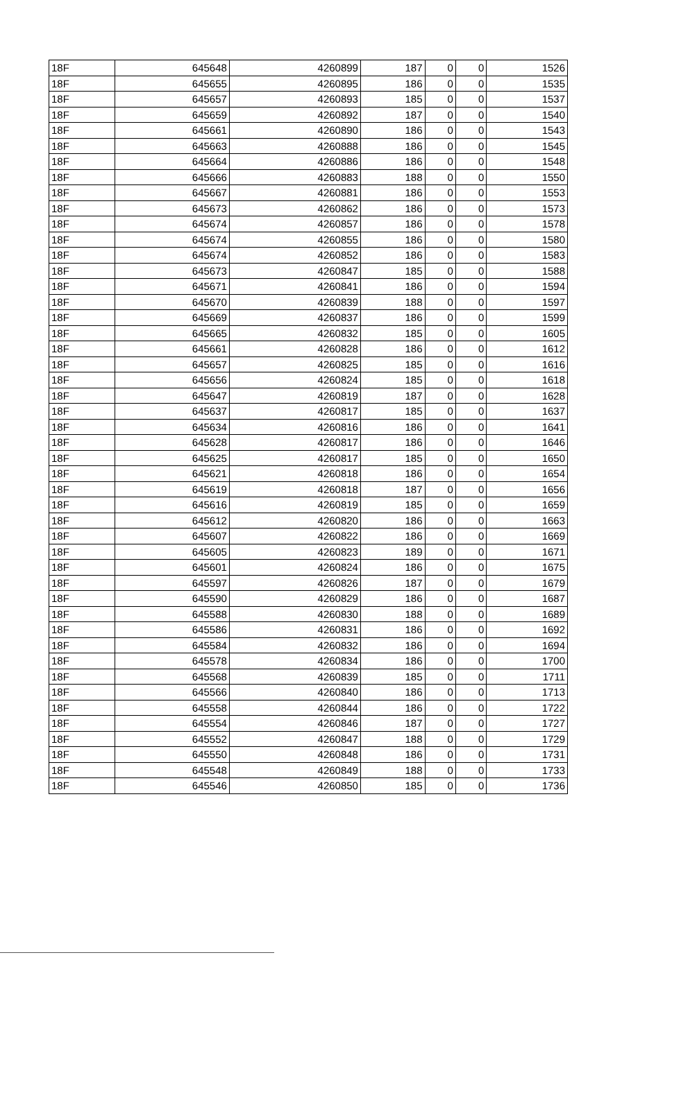| 18F | 645648 | 4260899 | 187 | 0 | 0 | 1526 |
| 18F | 645655 | 4260895 | 186 | 0 | 0 | 1535 |
| 18F | 645657 | 4260893 | 185 | 0 | 0 | 1537 |
| 18F | 645659 | 4260892 | 187 | 0 | 0 | 1540 |
| 18F | 645661 | 4260890 | 186 | 0 | 0 | 1543 |
| 18F | 645663 | 4260888 | 186 | 0 | 0 | 1545 |
| 18F | 645664 | 4260886 | 186 | 0 | 0 | 1548 |
| 18F | 645666 | 4260883 | 188 | 0 | 0 | 1550 |
| 18F | 645667 | 4260881 | 186 | 0 | 0 | 1553 |
| 18F | 645673 | 4260862 | 186 | 0 | 0 | 1573 |
| 18F | 645674 | 4260857 | 186 | 0 | 0 | 1578 |
| 18F | 645674 | 4260855 | 186 | 0 | 0 | 1580 |
| 18F | 645674 | 4260852 | 186 | 0 | 0 | 1583 |
| 18F | 645673 | 4260847 | 185 | 0 | 0 | 1588 |
| 18F | 645671 | 4260841 | 186 | 0 | 0 | 1594 |
| 18F | 645670 | 4260839 | 188 | 0 | 0 | 1597 |
| 18F | 645669 | 4260837 | 186 | 0 | 0 | 1599 |
| 18F | 645665 | 4260832 | 185 | 0 | 0 | 1605 |
| 18F | 645661 | 4260828 | 186 | 0 | 0 | 1612 |
| 18F | 645657 | 4260825 | 185 | 0 | 0 | 1616 |
| 18F | 645656 | 4260824 | 185 | 0 | 0 | 1618 |
| 18F | 645647 | 4260819 | 187 | 0 | 0 | 1628 |
| 18F | 645637 | 4260817 | 185 | 0 | 0 | 1637 |
| 18F | 645634 | 4260816 | 186 | 0 | 0 | 1641 |
| 18F | 645628 | 4260817 | 186 | 0 | 0 | 1646 |
| 18F | 645625 | 4260817 | 185 | 0 | 0 | 1650 |
| 18F | 645621 | 4260818 | 186 | 0 | 0 | 1654 |
| 18F | 645619 | 4260818 | 187 | 0 | 0 | 1656 |
| 18F | 645616 | 4260819 | 185 | 0 | 0 | 1659 |
| 18F | 645612 | 4260820 | 186 | 0 | 0 | 1663 |
| 18F | 645607 | 4260822 | 186 | 0 | 0 | 1669 |
| 18F | 645605 | 4260823 | 189 | 0 | 0 | 1671 |
| 18F | 645601 | 4260824 | 186 | 0 | 0 | 1675 |
| 18F | 645597 | 4260826 | 187 | 0 | 0 | 1679 |
| 18F | 645590 | 4260829 | 186 | 0 | 0 | 1687 |
| 18F | 645588 | 4260830 | 188 | 0 | 0 | 1689 |
| 18F | 645586 | 4260831 | 186 | 0 | 0 | 1692 |
| 18F | 645584 | 4260832 | 186 | 0 | 0 | 1694 |
| 18F | 645578 | 4260834 | 186 | 0 | 0 | 1700 |
| 18F | 645568 | 4260839 | 185 | 0 | 0 | 1711 |
| 18F | 645566 | 4260840 | 186 | 0 | 0 | 1713 |
| 18F | 645558 | 4260844 | 186 | 0 | 0 | 1722 |
| 18F | 645554 | 4260846 | 187 | 0 | 0 | 1727 |
| 18F | 645552 | 4260847 | 188 | 0 | 0 | 1729 |
| 18F | 645550 | 4260848 | 186 | 0 | 0 | 1731 |
| 18F | 645548 | 4260849 | 188 | 0 | 0 | 1733 |
| 18F | 645546 | 4260850 | 185 | 0 | 0 | 1736 |